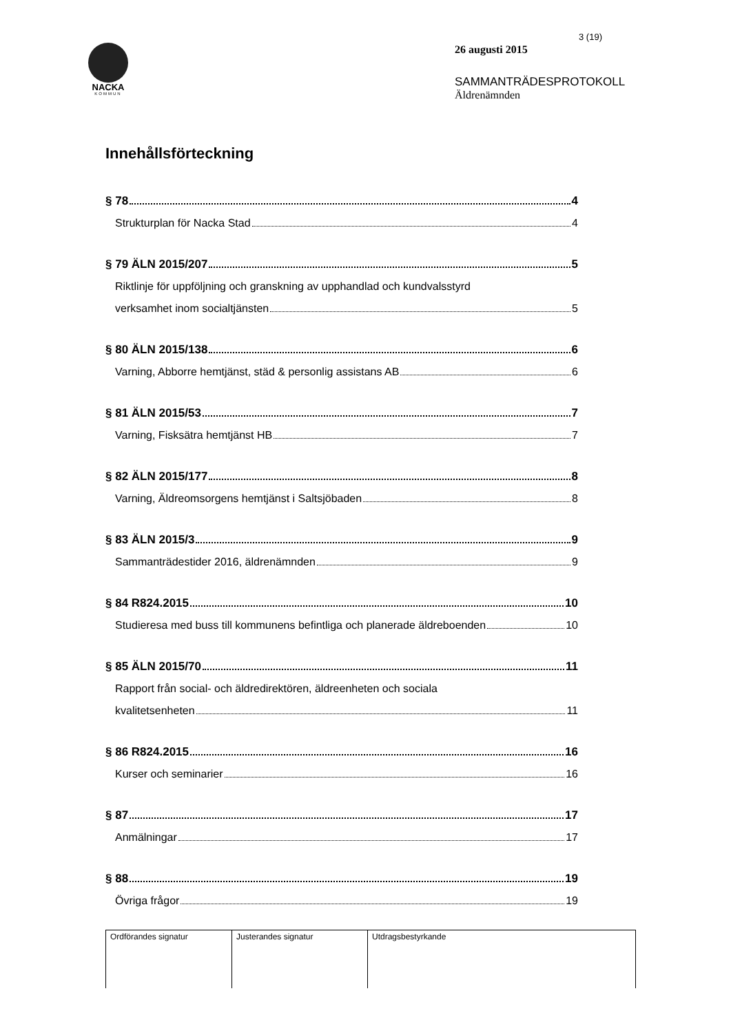NACKA
KOMMUN
3 (19)
26 augusti 2015
SAMMANTRÄDESPROTOKOLL
Äldrenämnden
Innehållsförteckning
§ 78 4
Strukturplan för Nacka Stad 4
§ 79 ÄLN 2015/207 5
Riktlinje för uppföljning och granskning av upphandlad och kundvalsstyrd
verksamhet inom socialtjänsten 5
§ 80 ÄLN 2015/138 6
Varning, Abborre hemtjänst, städ & personlig assistans AB 6
§ 81 ÄLN 2015/53 7
Varning, Fisksätra hemtjänst HB 7
§ 82 ÄLN 2015/177 8
Varning, Äldreomsorgens hemtjänst i Saltsjöbaden 8
§ 83 ÄLN 2015/3 9
Sammanträdestider 2016, äldrenämnden 9
§ 84 R824.2015 10
Studieresa med buss till kommunens befintliga och planerade äldreboenden 10
§ 85 ÄLN 2015/70 11
Rapport från social- och äldredirektören, äldreenheten och sociala
kvalitetsenheten 11
§ 86 R824.2015 16
Kurser och seminarier 16
§ 87 17
Anmälningar 17
§ 88 19
Övriga frågor 19
| Ordförandes signatur | Justerandes signatur | Utdragsbestyrkande |